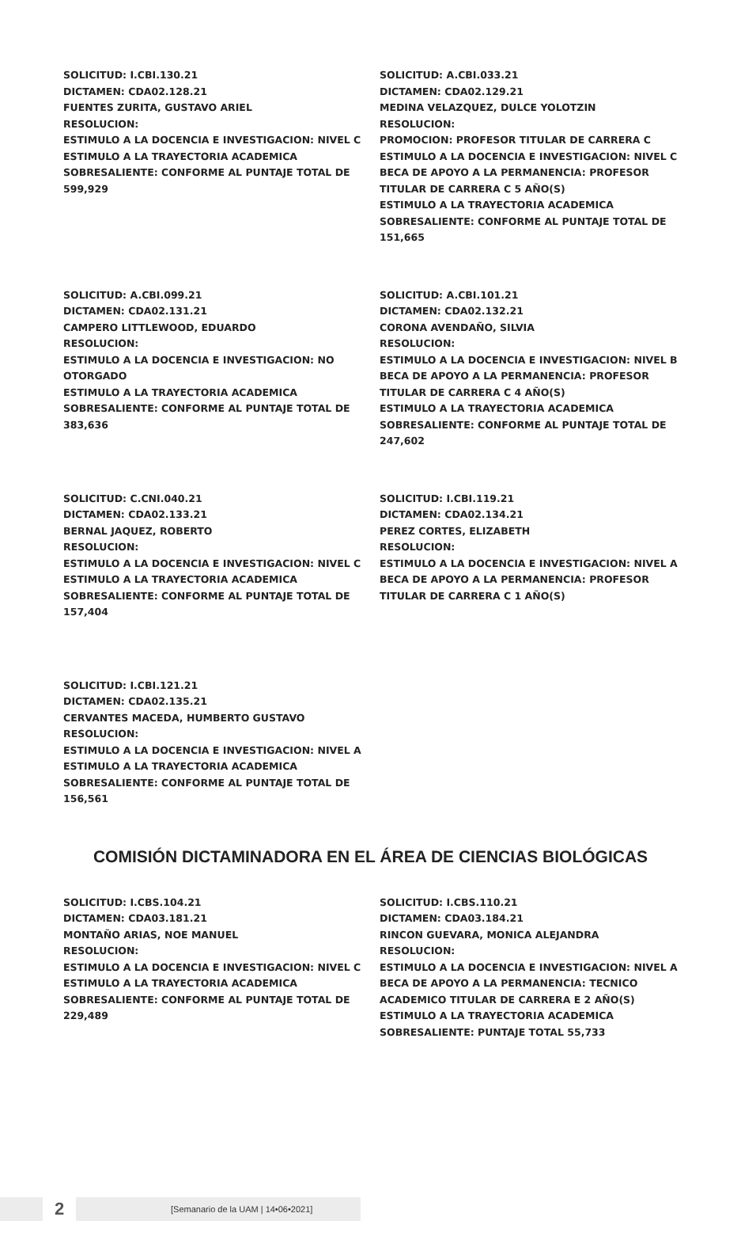SOLICITUD: I.CBI.130.21
DICTAMEN: CDA02.128.21
FUENTES ZURITA, GUSTAVO ARIEL
RESOLUCION:
ESTIMULO A LA DOCENCIA E INVESTIGACION: NIVEL C
ESTIMULO A LA TRAYECTORIA ACADEMICA SOBRESALIENTE: CONFORME AL PUNTAJE TOTAL DE 599,929
SOLICITUD: A.CBI.033.21
DICTAMEN: CDA02.129.21
MEDINA VELAZQUEZ, DULCE YOLOTZIN
RESOLUCION:
PROMOCION: PROFESOR TITULAR DE CARRERA C
ESTIMULO A LA DOCENCIA E INVESTIGACION: NIVEL C
BECA DE APOYO A LA PERMANENCIA: PROFESOR TITULAR DE CARRERA C 5 AÑO(S)
ESTIMULO A LA TRAYECTORIA ACADEMICA SOBRESALIENTE: CONFORME AL PUNTAJE TOTAL DE 151,665
SOLICITUD: A.CBI.099.21
DICTAMEN: CDA02.131.21
CAMPERO LITTLEWOOD, EDUARDO
RESOLUCION:
ESTIMULO A LA DOCENCIA E INVESTIGACION: NO OTORGADO
ESTIMULO A LA TRAYECTORIA ACADEMICA SOBRESALIENTE: CONFORME AL PUNTAJE TOTAL DE 383,636
SOLICITUD: A.CBI.101.21
DICTAMEN: CDA02.132.21
CORONA AVENDAÑO, SILVIA
RESOLUCION:
ESTIMULO A LA DOCENCIA E INVESTIGACION: NIVEL B
BECA DE APOYO A LA PERMANENCIA: PROFESOR TITULAR DE CARRERA C 4 AÑO(S)
ESTIMULO A LA TRAYECTORIA ACADEMICA SOBRESALIENTE: CONFORME AL PUNTAJE TOTAL DE 247,602
SOLICITUD: C.CNI.040.21
DICTAMEN: CDA02.133.21
BERNAL JAQUEZ, ROBERTO
RESOLUCION:
ESTIMULO A LA DOCENCIA E INVESTIGACION: NIVEL C
ESTIMULO A LA TRAYECTORIA ACADEMICA SOBRESALIENTE: CONFORME AL PUNTAJE TOTAL DE 157,404
SOLICITUD: I.CBI.119.21
DICTAMEN: CDA02.134.21
PEREZ CORTES, ELIZABETH
RESOLUCION:
ESTIMULO A LA DOCENCIA E INVESTIGACION: NIVEL A
BECA DE APOYO A LA PERMANENCIA: PROFESOR TITULAR DE CARRERA C 1 AÑO(S)
SOLICITUD: I.CBI.121.21
DICTAMEN: CDA02.135.21
CERVANTES MACEDA, HUMBERTO GUSTAVO
RESOLUCION:
ESTIMULO A LA DOCENCIA E INVESTIGACION: NIVEL A
ESTIMULO A LA TRAYECTORIA ACADEMICA SOBRESALIENTE: CONFORME AL PUNTAJE TOTAL DE 156,561
COMISIÓN DICTAMINADORA EN EL ÁREA DE CIENCIAS BIOLÓGICAS
SOLICITUD: I.CBS.104.21
DICTAMEN: CDA03.181.21
MONTAÑO ARIAS, NOE MANUEL
RESOLUCION:
ESTIMULO A LA DOCENCIA E INVESTIGACION: NIVEL C
ESTIMULO A LA TRAYECTORIA ACADEMICA SOBRESALIENTE: CONFORME AL PUNTAJE TOTAL DE 229,489
SOLICITUD: I.CBS.110.21
DICTAMEN: CDA03.184.21
RINCON GUEVARA, MONICA ALEJANDRA
RESOLUCION:
ESTIMULO A LA DOCENCIA E INVESTIGACION: NIVEL A
BECA DE APOYO A LA PERMANENCIA: TECNICO ACADEMICO TITULAR DE CARRERA E 2 AÑO(S)
ESTIMULO A LA TRAYECTORIA ACADEMICA SOBRESALIENTE: PUNTAJE TOTAL 55,733
2
[Semanario de la UAM | 14•06•2021]